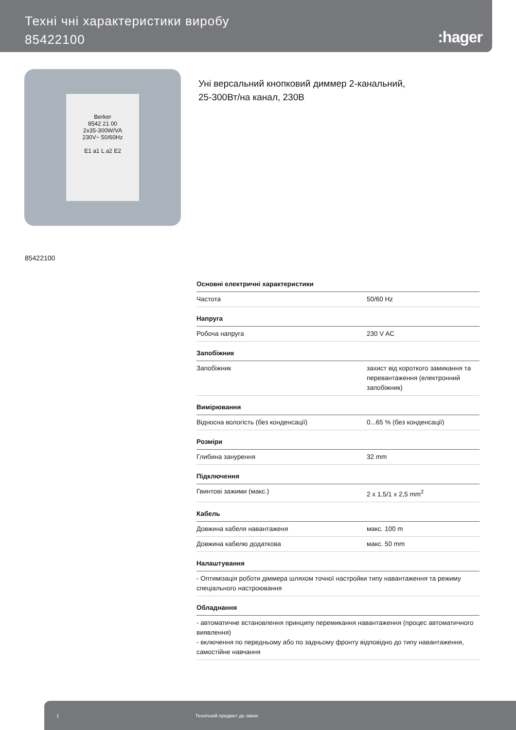Техні чні характеристики виробу
85422100
:hager
Berker
8542 21 00
2x35-300W/VA
230V~ 50/60Hz
E1 a1 L a2 E2
Уні версальний кнопковий диммер 2-канальний,
25-300Вт/на канал, 230В
85422100
| Основні електричні характеристики | |
| --- | --- |
| Частота | 50/60 Hz |
| Напруга | |
| Робоча напруга | 230 V AC |
| Запобіжник | |
| Запобіжник | захист від короткого замикання та перевантаження (електронний запобіжник) |
| Вимірювання | |
| Відносна вологість (без конденсації) | 0...65 % (без конденсації) |
| Розміри | |
| Глибина занурення | 32 mm |
| Підключення | |
| Гвинтові зажими (макс.) | 2 x 1,5/1 x 2,5 mm<sup>2</sup> |
| Кабель | |
| Довжина кабеля навантаженя | макс. 100 m |
| Довжина кабелю додаткова | макс. 50 mm |
| Налаштування | |
| - Оптимізація роботи діммера шляхом точної настройки типу навантаження та режиму спеціального настроювання | |
| Обладнання | |
| - автоматичне встановлення принципу перемикання навантаження (процес автоматичного виявлення) - включення по передньому або по задньому фронту відповідно до типу навантаження, самостійне навчання | |
1 Технічний предмет до зміни